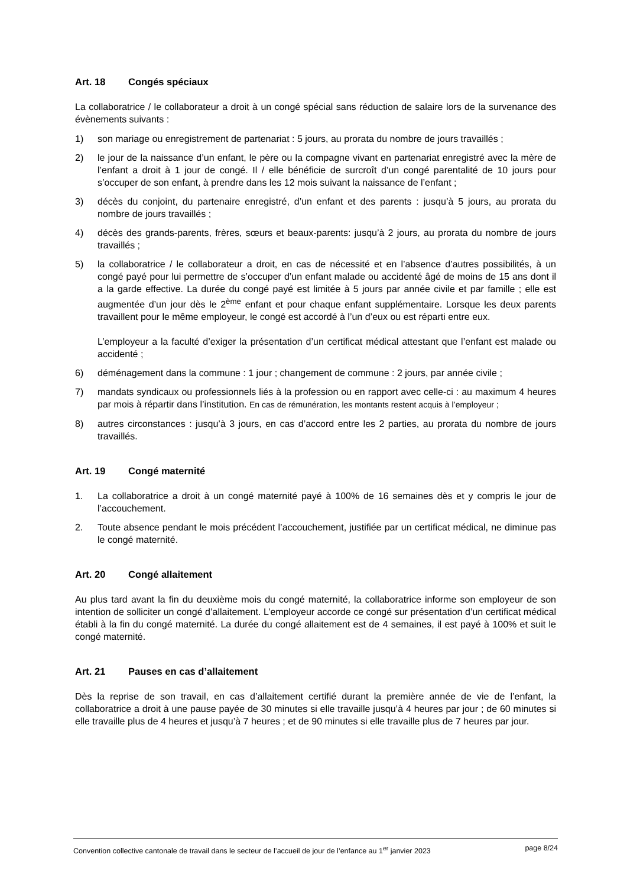Art. 18 Congés spéciaux
La collaboratrice / le collaborateur a droit à un congé spécial sans réduction de salaire lors de la survenance des évènements suivants :
1) son mariage ou enregistrement de partenariat : 5 jours, au prorata du nombre de jours travaillés ;
2) le jour de la naissance d’un enfant, le père ou la compagne vivant en partenariat enregistré avec la mère de l’enfant a droit à 1 jour de congé. Il / elle bénéficie de surcroît d’un congé parentalité de 10 jours pour s’occuper de son enfant, à prendre dans les 12 mois suivant la naissance de l’enfant ;
3) décès du conjoint, du partenaire enregistré, d’un enfant et des parents : jusqu’à 5 jours, au prorata du nombre de jours travaillés ;
4) décès des grands-parents, frères, sœurs et beaux-parents: jusqu’à 2 jours, au prorata du nombre de jours travaillés ;
5) la collaboratrice / le collaborateur a droit, en cas de nécessité et en l’absence d’autres possibilités, à un congé payé pour lui permettre de s’occuper d’un enfant malade ou accidenté âgé de moins de 15 ans dont il a la garde effective. La durée du congé payé est limitée à 5 jours par année civile et par famille ; elle est augmentée d’un jour dès le 2<sup>ème</sup> enfant et pour chaque enfant supplémentaire. Lorsque les deux parents travaillent pour le même employeur, le congé est accordé à l’un d’eux ou est réparti entre eux.
L’employeur a la faculté d’exiger la présentation d’un certificat médical attestant que l’enfant est malade ou accidenté ;
6) déménagement dans la commune : 1 jour ; changement de commune : 2 jours, par année civile ;
7) mandats syndicaux ou professionnels liés à la profession ou en rapport avec celle-ci : au maximum 4 heures par mois à répartir dans l’institution. En cas de rémunération, les montants restent acquis à l’employeur ;
8) autres circonstances : jusqu’à 3 jours, en cas d’accord entre les 2 parties, au prorata du nombre de jours travaillés.
Art. 19 Congé maternité
1. La collaboratrice a droit à un congé maternité payé à 100% de 16 semaines dès et y compris le jour de l’accouchement.
2. Toute absence pendant le mois précédent l’accouchement, justifiée par un certificat médical, ne diminue pas le congé maternité.
Art. 20 Congé allaitement
Au plus tard avant la fin du deuxième mois du congé maternité, la collaboratrice informe son employeur de son intention de solliciter un congé d’allaitement. L’employeur accorde ce congé sur présentation d’un certificat médical établi à la fin du congé maternité. La durée du congé allaitement est de 4 semaines, il est payé à 100% et suit le congé maternité.
Art. 21 Pauses en cas d’allaitement
Dès la reprise de son travail, en cas d’allaitement certifié durant la première année de vie de l’enfant, la collaboratrice a droit à une pause payée de 30 minutes si elle travaille jusqu’à 4 heures par jour ; de 60 minutes si elle travaille plus de 4 heures et jusqu’à 7 heures ; et de 90 minutes si elle travaille plus de 7 heures par jour.
Convention collective cantonale de travail dans le secteur de l’accueil de jour de l’enfance au 1<sup>er</sup> janvier 2023 page 8/24